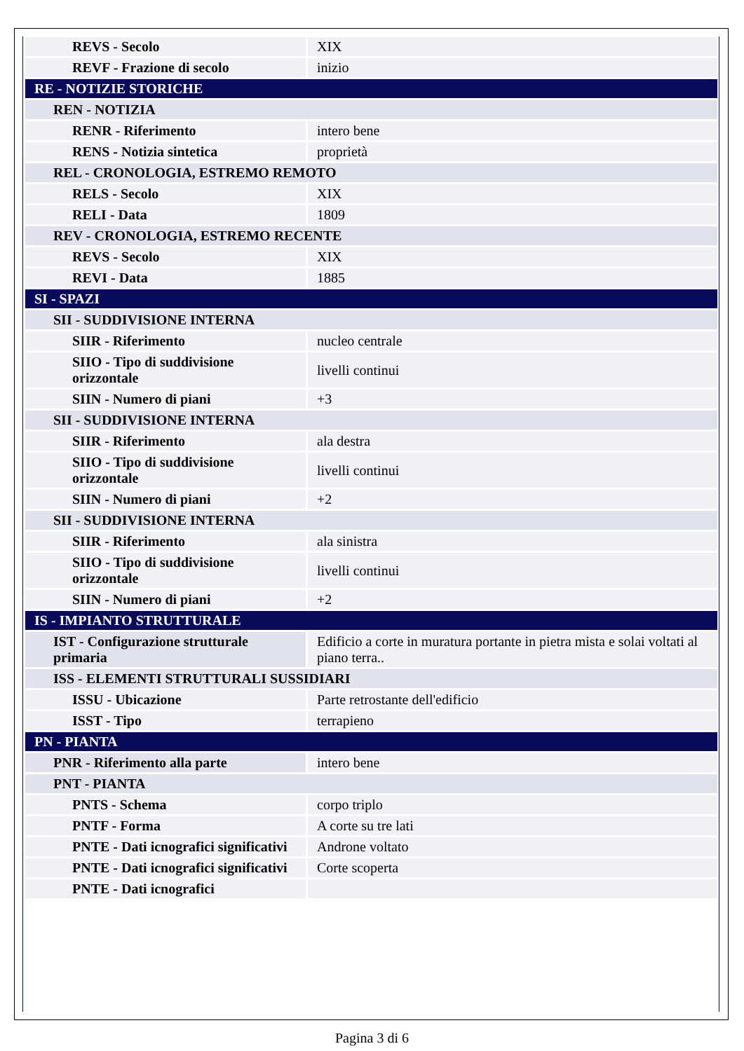| REVS - Secolo | XIX |
| REVF - Frazione di secolo | inizio |
| RE - NOTIZIE STORICHE | |
| REN - NOTIZIA | |
| RENR - Riferimento | intero bene |
| RENS - Notizia sintetica | proprietà |
| REL - CRONOLOGIA, ESTREMO REMOTO | |
| RELS - Secolo | XIX |
| RELI - Data | 1809 |
| REV - CRONOLOGIA, ESTREMO RECENTE | |
| REVS - Secolo | XIX |
| REVI - Data | 1885 |
| SI - SPAZI | |
| SII - SUDDIVISIONE INTERNA | |
| SIIR - Riferimento | nucleo centrale |
| SIIO - Tipo di suddivisione orizzontale | livelli continui |
| SIIN - Numero di piani | +3 |
| SII - SUDDIVISIONE INTERNA | |
| SIIR - Riferimento | ala destra |
| SIIO - Tipo di suddivisione orizzontale | livelli continui |
| SIIN - Numero di piani | +2 |
| SII - SUDDIVISIONE INTERNA | |
| SIIR - Riferimento | ala sinistra |
| SIIO - Tipo di suddivisione orizzontale | livelli continui |
| SIIN - Numero di piani | +2 |
| IS - IMPIANTO STRUTTURALE | |
| IST - Configurazione strutturale primaria | Edificio a corte in muratura portante in pietra mista e solai voltati al piano terra.. |
| ISS - ELEMENTI STRUTTURALI SUSSIDIARI | |
| ISSU - Ubicazione | Parte retrostante dell'edificio |
| ISST - Tipo | terrapieno |
| PN - PIANTA | |
| PNR - Riferimento alla parte | intero bene |
| PNT - PIANTA | |
| PNTS - Schema | corpo triplo |
| PNTF - Forma | A corte su tre lati |
| PNTE - Dati icnografici significativi | Androne voltato |
| PNTE - Dati icnografici significativi | Corte scoperta |
| PNTE - Dati icnografici | |
Pagina 3 di 6